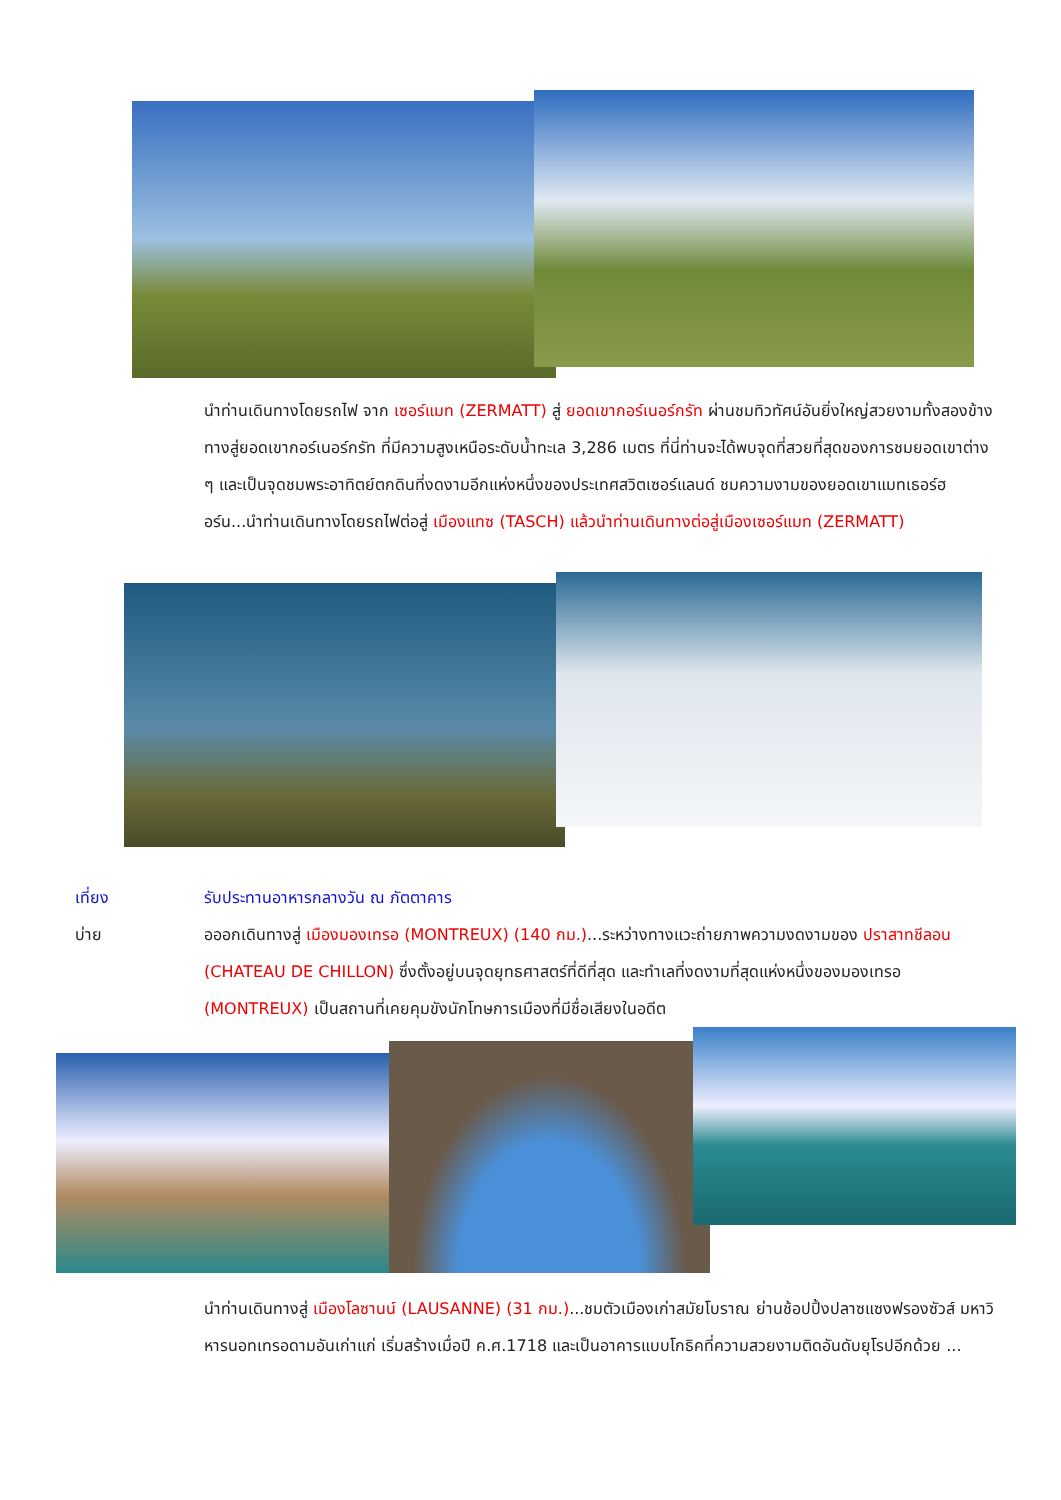นำท่านเดินทางโดยรถไฟ จาก เซอร์แมท (ZERMATT) สู่ ยอดเขากอร์เนอร์กรัท ผ่านชมทิวทัศน์อันยิ่งใหญ่สวยงามทั้งสองข้างทางสู่ยอดเขากอร์เนอร์กรัท ที่มีความสูงเหนือระดับน้ำทะเล 3,286 เมตร ที่นี่ท่านจะได้พบจุดที่สวยที่สุดของการชมยอดเขาต่าง ๆ และเป็นจุดชมพระอาทิตย์ตกดินที่งดงามอีกแห่งหนึ่งของประเทศสวิตเซอร์แลนด์ ชมความงามของยอดเขาแมทเธอร์ฮอร์น...นำท่านเดินทางโดยรถไฟต่อสู่ เมืองแทซ (TASCH) แล้วนำท่านเดินทางต่อสู่เมืองเซอร์แมท (ZERMATT)
เที่ยง รับประทานอาหารกลางวัน ณ ภัตตาคาร
บ่าย อออกเดินทางสู่ เมืองมองเทรอ (MONTREUX) (140 กม.)...ระหว่างทางแวะถ่ายภาพความงดงามของ ปราสาทชีลอน (CHATEAU DE CHILLON) ซึ่งตั้งอยู่บนจุดยุทธศาสตร์ที่ดีที่สุด และทำเลที่งดงามที่สุดแห่งหนึ่งของมองเทรอ (MONTREUX) เป็นสถานที่เคยคุมขังนักโทษการเมืองที่มีชื่อเสียงในอดีต
นำท่านเดินทางสู่ เมืองโลซานน์ (LAUSANNE) (31 กม.)...ชมตัวเมืองเก่าสมัยโบราณ ย่านช้อปปิ้งปลาซแซงฟรองซัวส์ มหาวิหารนอทเทรอดามอันเก่าแก่ เริ่มสร้างเมื่อปี ค.ศ.1718 และเป็นอาคารแบบโกธิคที่ความสวยงามติดอันดับยุโรปอีกด้วย ...